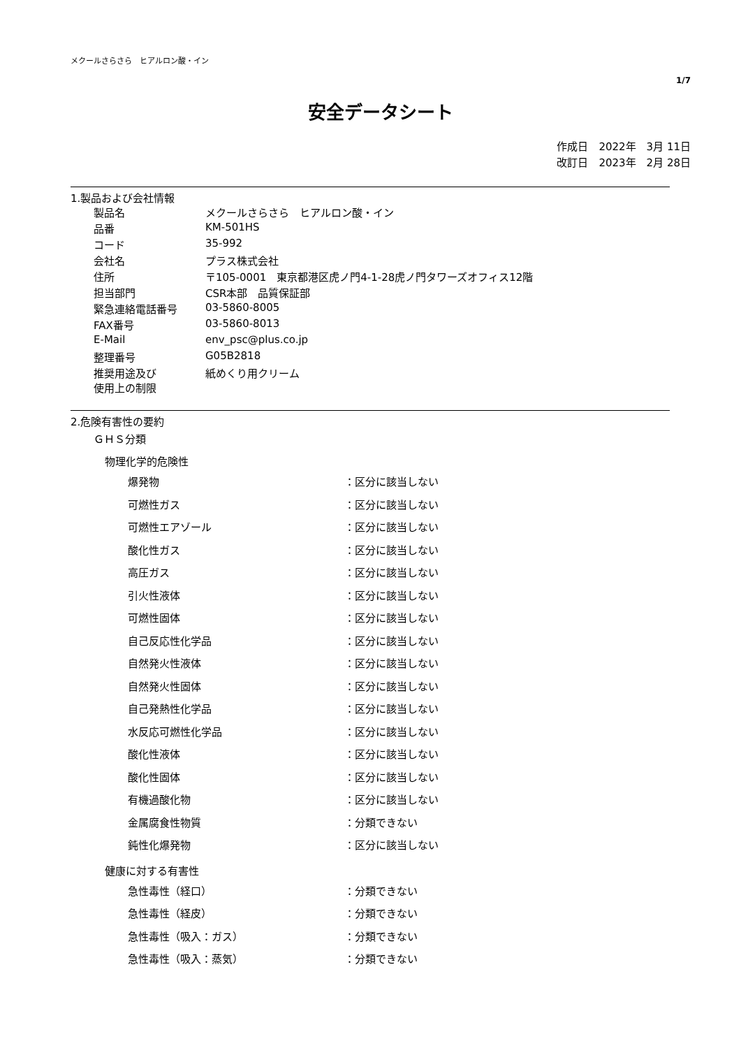メクールさらさら　ヒアルロン酸・イン
1/7
安全データシート
作成日　2022年　3月 11日
改訂日　2023年　2月 28日
1.製品および会社情報
| 製品名 | メクールさらさら ヒアルロン酸・イン |
| 品番 | KM-501HS |
| コード | 35-992 |
| 会社名 | プラス株式会社 |
| 住所 | 〒105-0001 東京都港区虎ノ門4-1-28虎ノ門タワーズオフィス12階 |
| 担当部門 | CSR本部 品質保証部 |
| 緊急連絡電話番号 | 03-5860-8005 |
| FAX番号 | 03-5860-8013 |
| E-Mail | env_psc@plus.co.jp |
| 整理番号 | G05B2818 |
| 推奨用途及び 使用上の制限 | 紙めくり用クリーム |
2.危険有害性の要約
ＧＨＳ分類
物理化学的危険性
| 爆発物 | ：区分に該当しない |
| 可燃性ガス | ：区分に該当しない |
| 可燃性エアゾール | ：区分に該当しない |
| 酸化性ガス | ：区分に該当しない |
| 高圧ガス | ：区分に該当しない |
| 引火性液体 | ：区分に該当しない |
| 可燃性固体 | ：区分に該当しない |
| 自己反応性化学品 | ：区分に該当しない |
| 自然発火性液体 | ：区分に該当しない |
| 自然発火性固体 | ：区分に該当しない |
| 自己発熱性化学品 | ：区分に該当しない |
| 水反応可燃性化学品 | ：区分に該当しない |
| 酸化性液体 | ：区分に該当しない |
| 酸化性固体 | ：区分に該当しない |
| 有機過酸化物 | ：区分に該当しない |
| 金属腐食性物質 | ：分類できない |
| 鈍性化爆発物 | ：区分に該当しない |
健康に対する有害性
| 急性毒性（経口） | ：分類できない |
| 急性毒性（経皮） | ：分類できない |
| 急性毒性（吸入：ガス） | ：分類できない |
| 急性毒性（吸入：蒸気） | ：分類できない |